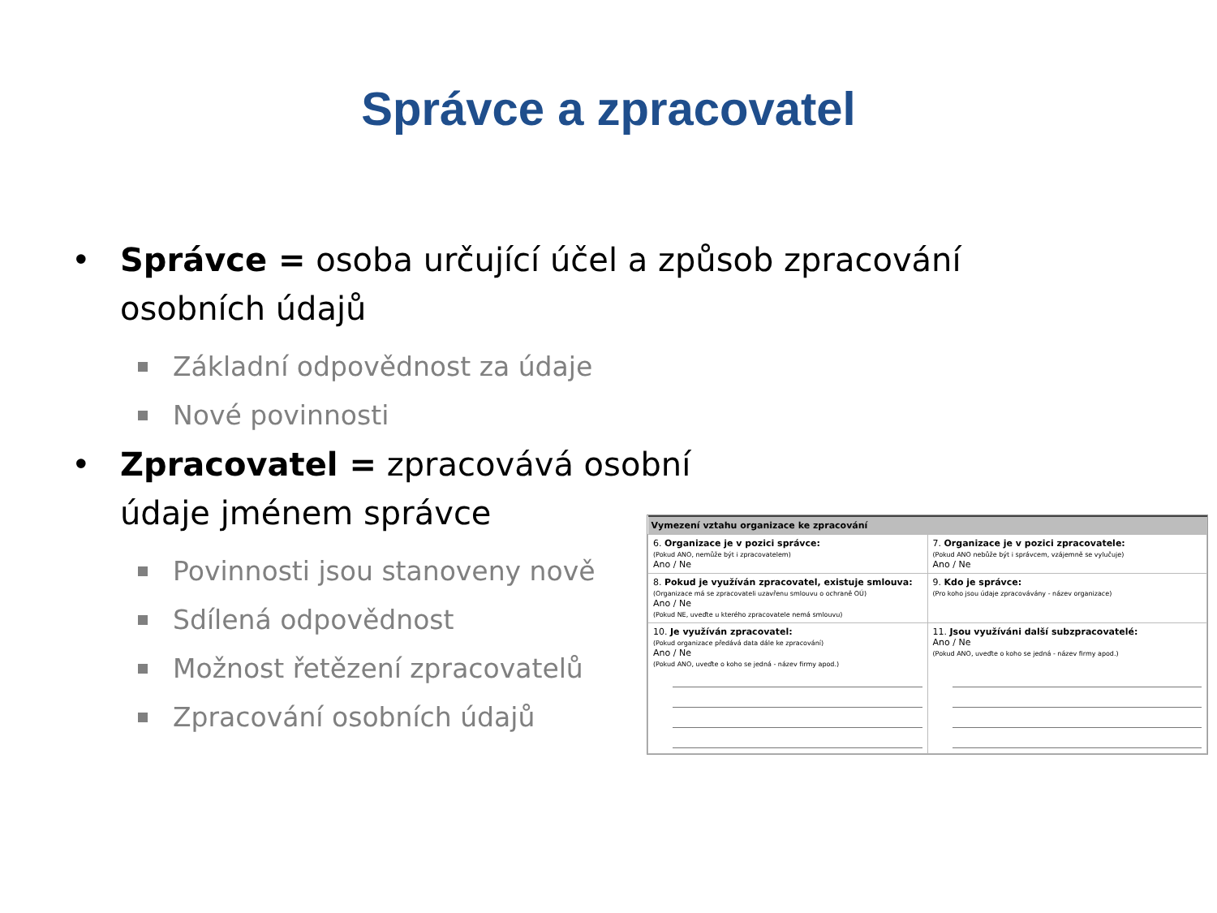Správce a zpracovatel
• Správce = osoba určující účel a způsob zpracování osobních údajů
Základní odpovědnost za údaje
Nové povinnosti
• Zpracovatel = zpracovává osobní údaje jménem správce
Povinnosti jsou stanoveny nově
Sdílená odpovědnost
Možnost řetězení zpracovatelů
Zpracování osobních údajů
| Vymezení vztahu organizace ke zpracování | |
| --- | --- |
| 6. Organizace je v pozici správce: (Pokud ANO, nemůže být i zpracovatelem) Ano / Ne | 7. Organizace je v pozici zpracovatele: (Pokud ANO nebůže být i správcem, vzájemně se vylučuje) Ano / Ne |
| 8. Pokud je využíván zpracovatel, existuje smlouva: (Organizace má se zpracovateli uzavřenu smlouvu o ochraně OÚ) Ano / Ne (Pokud NE, uveďte u kterého zpracovatele nemá smlouvu) | 9. Kdo je správce: (Pro koho jsou údaje zpracovávány - název organizace) |
| 10. Je využíván zpracovatel: (Pokud organizace předává data dále ke zpracování) Ano / Ne (Pokud ANO, uveďte o koho se jedná - název firmy apod.) | 11. Jsou využíváni další subzpracovatelé: Ano / Ne (Pokud ANO, uveďte o koho se jedná - název firmy apod.) |